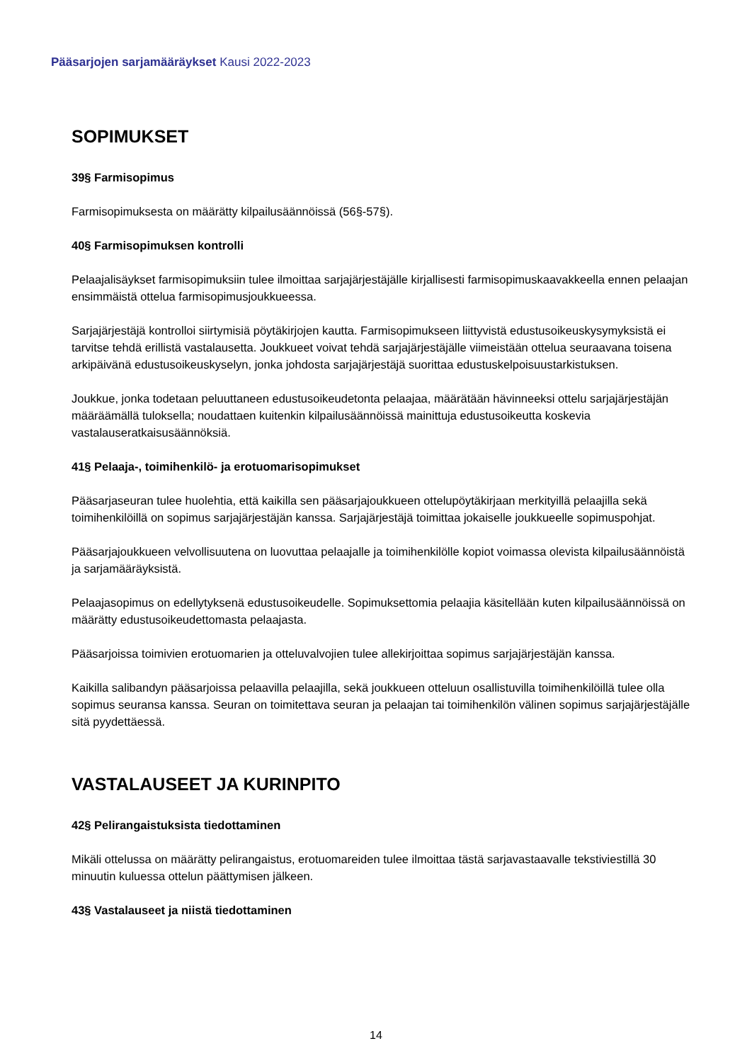Pääsarjojen sarjamääräykset Kausi 2022-2023
SOPIMUKSET
39§ Farmisopimus
Farmisopimuksesta on määrätty kilpailusäännöissä (56§-57§).
40§ Farmisopimuksen kontrolli
Pelaajalisäykset farmisopimuksiin tulee ilmoittaa sarjajärjestäjälle kirjallisesti farmisopimuskaavakkeella ennen pelaajan ensimmäistä ottelua farmisopimusjoukkueessa.
Sarjajärjestäjä kontrolloi siirtymisiä pöytäkirjojen kautta. Farmisopimukseen liittyvistä edustusoikeuskysymyksistä ei tarvitse tehdä erillistä vastalausetta. Joukkueet voivat tehdä sarjajärjestäjälle viimeistään ottelua seuraavana toisena arkipäivänä edustusoikeuskyselyn, jonka johdosta sarjajärjestäjä suorittaa edustuskelpoisuustarkistuksen.
Joukkue, jonka todetaan peluuttaneen edustusoikeudetonta pelaajaa, määrätään hävinneeksi ottelu sarjajärjestäjän määräämällä tuloksella; noudattaen kuitenkin kilpailusäännöissä mainittuja edustusoikeutta koskevia vastalauseratkaisusäännöksiä.
41§ Pelaaja-, toimihenkilö- ja erotuomarisopimukset
Pääsarjaseuran tulee huolehtia, että kaikilla sen pääsarjajoukkueen ottelupöytäkirjaan merkityillä pelaajilla sekä toimihenkilöillä on sopimus sarjajärjestäjän kanssa. Sarjajärjestäjä toimittaa jokaiselle joukkueelle sopimuspohjat.
Pääsarjajoukkueen velvollisuutena on luovuttaa pelaajalle ja toimihenkilölle kopiot voimassa olevista kilpailusäännöistä ja sarjamääräyksistä.
Pelaajasopimus on edellytyksenä edustusoikeudelle. Sopimuksettomia pelaajia käsitellään kuten kilpailusäännöissä on määrätty edustusoikeudettomasta pelaajasta.
Pääsarjoissa toimivien erotuomarien ja otteluvalvojien tulee allekirjoittaa sopimus sarjajärjestäjän kanssa.
Kaikilla salibandyn pääsarjoissa pelaavilla pelaajilla, sekä joukkueen otteluun osallistuvilla toimihenkilöillä tulee olla sopimus seuransa kanssa. Seuran on toimitettava seuran ja pelaajan tai toimihenkilön välinen sopimus sarjajärjestäjälle sitä pyydettäessä.
VASTALAUSEET JA KURINPITO
42§ Pelirangaistuksista tiedottaminen
Mikäli ottelussa on määrätty pelirangaistus, erotuomareiden tulee ilmoittaa tästä sarjavastaavalle tekstiviestillä 30 minuutin kuluessa ottelun päättymisen jälkeen.
43§ Vastalauseet ja niistä tiedottaminen
14